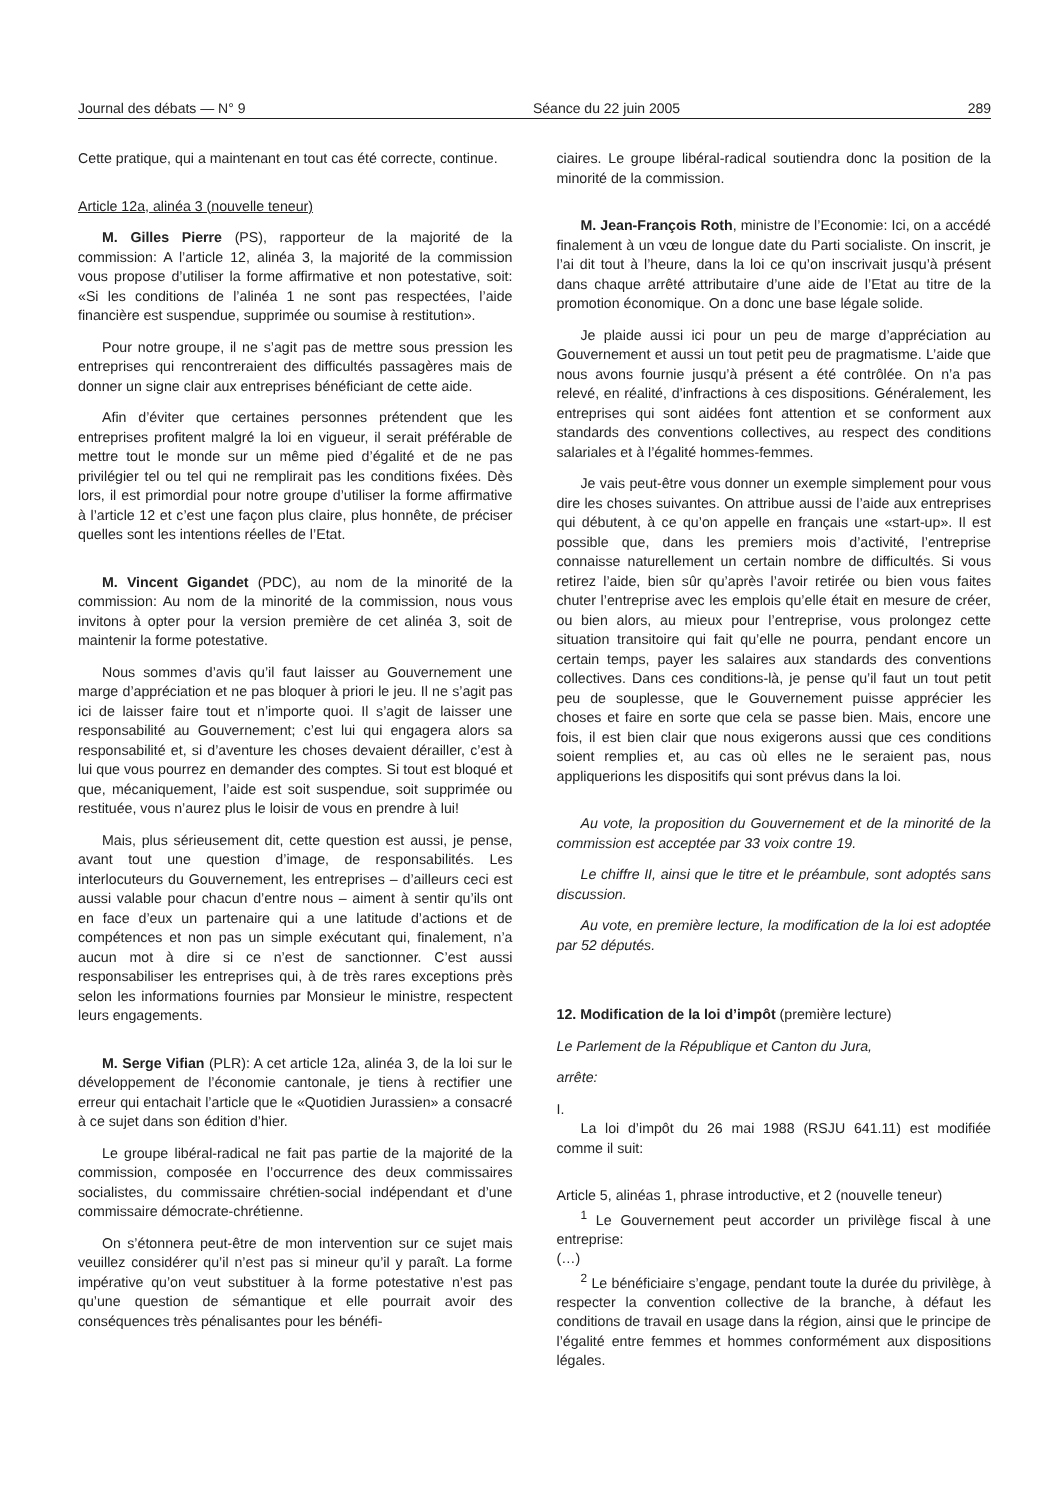Journal des débats — N° 9 Séance du 22 juin 2005 289
Cette pratique, qui a maintenant en tout cas été correcte, continue.
Article 12a, alinéa 3 (nouvelle teneur)
M. Gilles Pierre (PS), rapporteur de la majorité de la commission: A l’article 12, alinéa 3, la majorité de la commission vous propose d’utiliser la forme affirmative et non potestative, soit: «Si les conditions de l’alinéa 1 ne sont pas respectées, l’aide financière est suspendue, supprimée ou soumise à restitution».
Pour notre groupe, il ne s’agit pas de mettre sous pression les entreprises qui rencontreraient des difficultés passagères mais de donner un signe clair aux entreprises bénéficiant de cette aide.
Afin d’éviter que certaines personnes prétendent que les entreprises profitent malgré la loi en vigueur, il serait préférable de mettre tout le monde sur un même pied d’égalité et de ne pas privilégier tel ou tel qui ne remplirait pas les conditions fixées. Dès lors, il est primordial pour notre groupe d’utiliser la forme affirmative à l’article 12 et c’est une façon plus claire, plus honnête, de préciser quelles sont les intentions réelles de l’Etat.
M. Vincent Gigandet (PDC), au nom de la minorité de la commission: Au nom de la minorité de la commission, nous vous invitons à opter pour la version première de cet alinéa 3, soit de maintenir la forme potestative.
Nous sommes d’avis qu’il faut laisser au Gouvernement une marge d’appréciation et ne pas bloquer à priori le jeu. Il ne s’agit pas ici de laisser faire tout et n’importe quoi. Il s’agit de laisser une responsabilité au Gouvernement; c’est lui qui engagera alors sa responsabilité et, si d’aventure les choses devaient dérailler, c’est à lui que vous pourrez en demander des comptes. Si tout est bloqué et que, mécaniquement, l’aide est soit suspendue, soit supprimée ou restituée, vous n’aurez plus le loisir de vous en prendre à lui!
Mais, plus sérieusement dit, cette question est aussi, je pense, avant tout une question d’image, de responsabilités. Les interlocuteurs du Gouvernement, les entreprises – d’ailleurs ceci est aussi valable pour chacun d’entre nous – aiment à sentir qu’ils ont en face d’eux un partenaire qui a une latitude d’actions et de compétences et non pas un simple exécutant qui, finalement, n’a aucun mot à dire si ce n’est de sanctionner. C’est aussi responsabiliser les entreprises qui, à de très rares exceptions près selon les informations fournies par Monsieur le ministre, respectent leurs engagements.
M. Serge Vifian (PLR): A cet article 12a, alinéa 3, de la loi sur le développement de l’économie cantonale, je tiens à rectifier une erreur qui entachait l’article que le «Quotidien Jurassien» a consacré à ce sujet dans son édition d’hier.
Le groupe libéral-radical ne fait pas partie de la majorité de la commission, composée en l’occurrence des deux commissaires socialistes, du commissaire chrétien-social indépendant et d’une commissaire démocrate-chrétienne.
On s’étonnera peut-être de mon intervention sur ce sujet mais veuillez considérer qu’il n’est pas si mineur qu’il y paraît. La forme impérative qu’on veut substituer à la forme potestative n’est pas qu’une question de sémantique et elle pourrait avoir des conséquences très pénalisantes pour les bénéfi-
ciaires. Le groupe libéral-radical soutiendra donc la position de la minorité de la commission.
M. Jean-François Roth, ministre de l’Economie: Ici, on a accédé finalement à un vœu de longue date du Parti socialiste. On inscrit, je l’ai dit tout à l’heure, dans la loi ce qu’on inscrivait jusqu’à présent dans chaque arrêté attributaire d’une aide de l’Etat au titre de la promotion économique. On a donc une base légale solide.
Je plaide aussi ici pour un peu de marge d’appréciation au Gouvernement et aussi un tout petit peu de pragmatisme. L’aide que nous avons fournie jusqu’à présent a été contrôlée. On n’a pas relevé, en réalité, d’infractions à ces dispositions. Généralement, les entreprises qui sont aidées font attention et se conforment aux standards des conventions collectives, au respect des conditions salariales et à l’égalité hommes-femmes.
Je vais peut-être vous donner un exemple simplement pour vous dire les choses suivantes. On attribue aussi de l’aide aux entreprises qui débutent, à ce qu’on appelle en français une «start-up». Il est possible que, dans les premiers mois d’activité, l’entreprise connaisse naturellement un certain nombre de difficultés. Si vous retirez l’aide, bien sûr qu’après l’avoir retirée ou bien vous faites chuter l’entreprise avec les emplois qu’elle était en mesure de créer, ou bien alors, au mieux pour l’entreprise, vous prolongez cette situation transitoire qui fait qu’elle ne pourra, pendant encore un certain temps, payer les salaires aux standards des conventions collectives. Dans ces conditions-là, je pense qu’il faut un tout petit peu de souplesse, que le Gouvernement puisse apprécier les choses et faire en sorte que cela se passe bien. Mais, encore une fois, il est bien clair que nous exigerons aussi que ces conditions soient remplies et, au cas où elles ne le seraient pas, nous appliquerions les dispositifs qui sont prévus dans la loi.
Au vote, la proposition du Gouvernement et de la minorité de la commission est acceptée par 33 voix contre 19.
Le chiffre II, ainsi que le titre et le préambule, sont adoptés sans discussion.
Au vote, en première lecture, la modification de la loi est adoptée par 52 députés.
12. Modification de la loi d’impôt (première lecture)
Le Parlement de la République et Canton du Jura,
arrête:
I.
La loi d’impôt du 26 mai 1988 (RSJU 641.11) est modifiée comme il suit:
Article 5, alinéas 1, phrase introductive, et 2 (nouvelle teneur)
<sup>1</sup> Le Gouvernement peut accorder un privilège fiscal à une entreprise:
(…)
<sup>2</sup> Le bénéficiaire s’engage, pendant toute la durée du privilège, à respecter la convention collective de la branche, à défaut les conditions de travail en usage dans la région, ainsi que le principe de l’égalité entre femmes et hommes conformément aux dispositions légales.